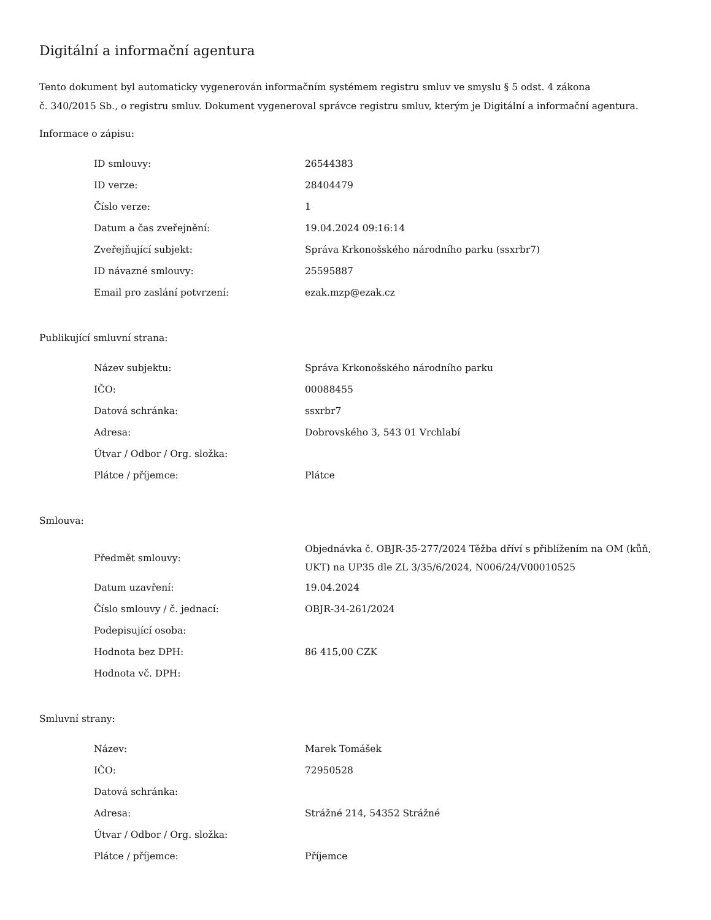Digitální a informační agentura
Tento dokument byl automaticky vygenerován informačním systémem registru smluv ve smyslu § 5 odst. 4 zákona
č. 340/2015 Sb., o registru smluv. Dokument vygeneroval správce registru smluv, kterým je Digitální a informační agentura.
Informace o zápisu:
| ID smlouvy: | 26544383 |
| ID verze: | 28404479 |
| Číslo verze: | 1 |
| Datum a čas zveřejnění: | 19.04.2024 09:16:14 |
| Zveřejňující subjekt: | Správa Krkonošského národního parku (ssxrbr7) |
| ID návazné smlouvy: | 25595887 |
| Email pro zaslání potvrzení: | ezak.mzp@ezak.cz |
Publikující smluvní strana:
| Název subjektu: | Správa Krkonošského národního parku |
| IČO: | 00088455 |
| Datová schránka: | ssxrbr7 |
| Adresa: | Dobrovského 3, 543 01 Vrchlabí |
| Útvar / Odbor / Org. složka: | |
| Plátce / příjemce: | Plátce |
Smlouva:
| Předmět smlouvy: | Objednávka č. OBJR-35-277/2024 Těžba dříví s přiblížením na OM (kůň, UKT) na UP35 dle ZL 3/35/6/2024, N006/24/V00010525 |
| Datum uzavření: | 19.04.2024 |
| Číslo smlouvy / č. jednací: | OBJR-34-261/2024 |
| Podepisující osoba: | |
| Hodnota bez DPH: | 86 415,00 CZK |
| Hodnota vč. DPH: | |
Smluvní strany:
| Název: | Marek Tomášek |
| IČO: | 72950528 |
| Datová schránka: | |
| Adresa: | Strážné 214, 54352 Strážné |
| Útvar / Odbor / Org. složka: | |
| Plátce / příjemce: | Příjemce |